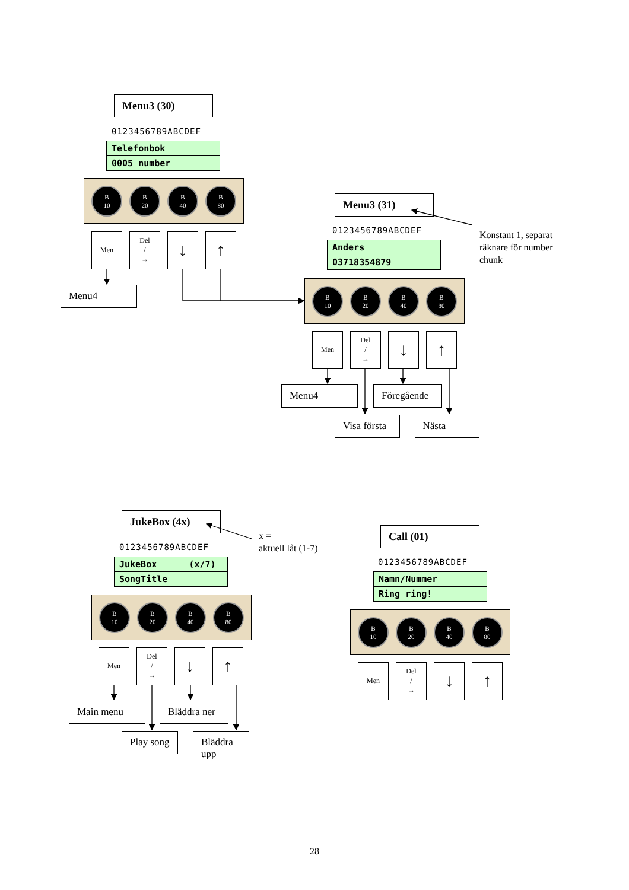Menu3 (30)
0123456789ABCDEF
Telefonbok
0005 number
B
10
B
20
B
40
B
80
Men
Del
/
→
↓ ↑
Menu4
Menu3 (31)
0123456789ABCDEF
Anders
03718354879
B
10
B
20
B
40
B
80
Men
Del
/
→
↓ ↑
Menu4 Föregående
Visa första Nästa
Konstant 1, separat
räknare för number
chunk
JukeBox (4x)
0123456789ABCDEF
JukeBox (x/7)
SongTitle
B
10
B
20
B
40
B
80
Men
Del
/
→
↓ ↑
Main menu Bläddra ner
Play song Bläddra upp
x =
aktuell låt (1-7)
Call (01)
0123456789ABCDEF
Namn/Nummer
Ring ring!
B
10
B
20
B
40
B
80
Men
Del
/
→
↓ ↑
28